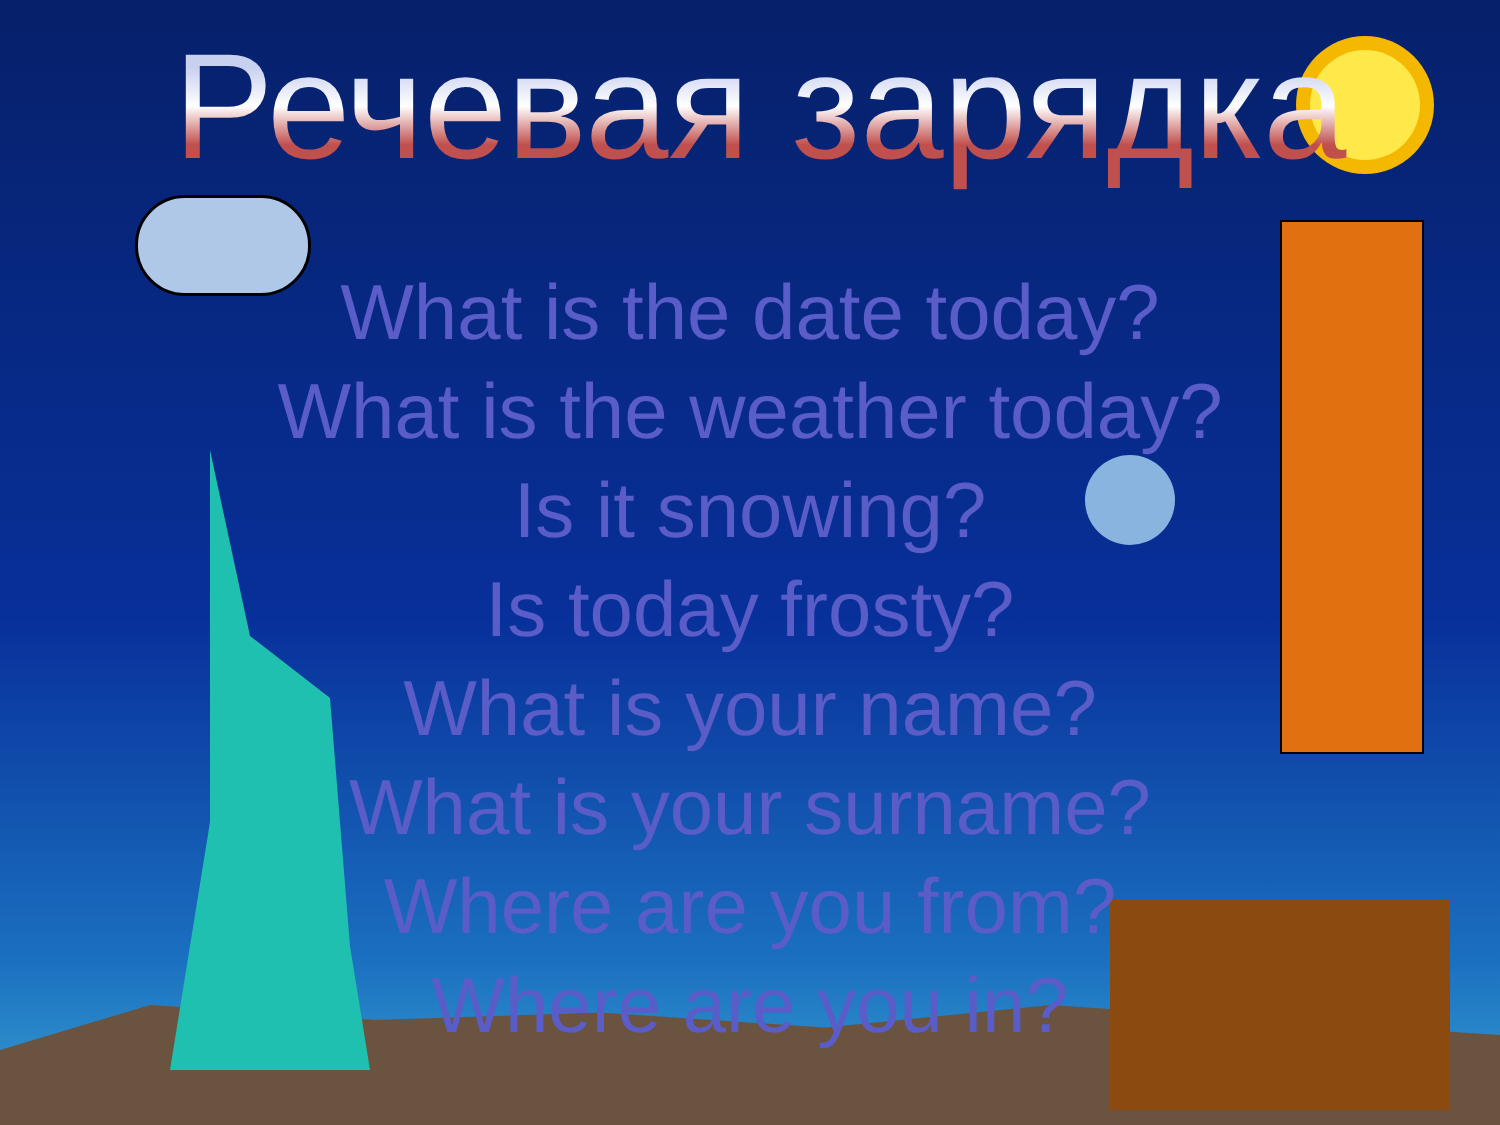Речевая зарядка
What is the date today?
What is the weather today?
Is it snowing?
Is today frosty?
What is your name?
What is your surname?
Where are you from?
Where are you in?